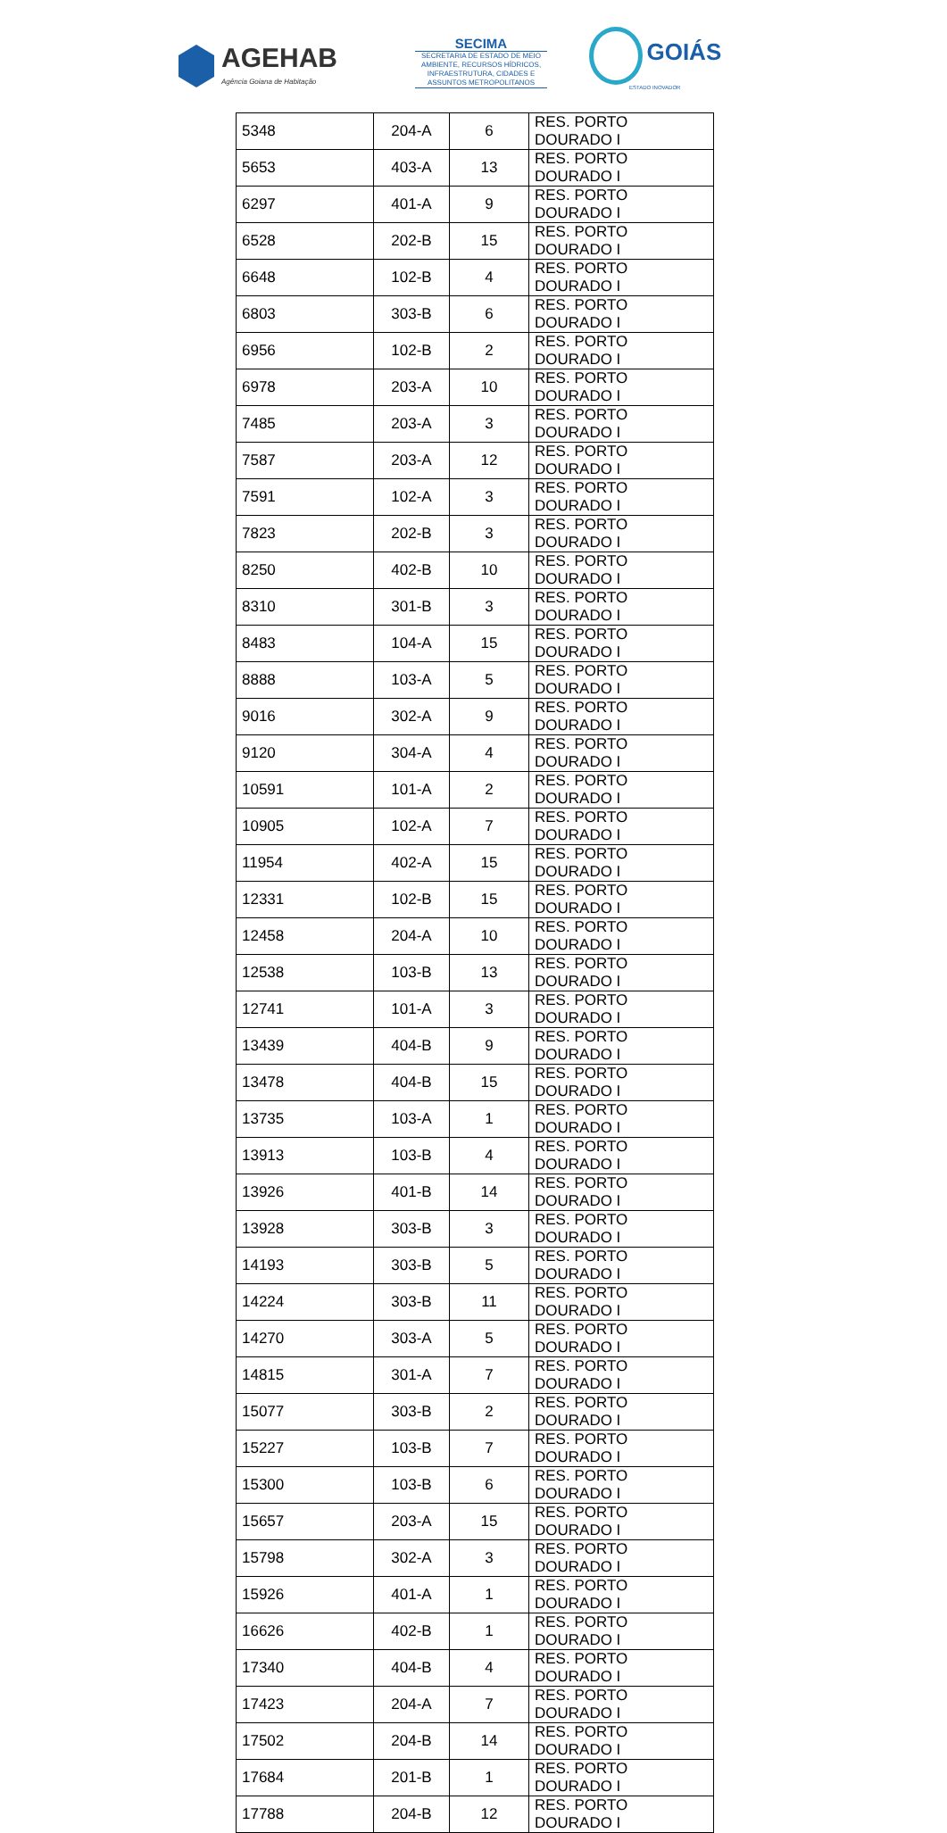AGEHAB
Agência Goiana de Habitação
SECIMA
SECRETARIA DE ESTADO DE MEIO AMBIENTE, RECURSOS HÍDRICOS, INFRAESTRUTURA, CIDADES E ASSUNTOS METROPOLITANOS
GOIÁS
ESTADO INOVADOR
| 5348 | 204-A | 6 | RES. PORTO DOURADO I |
| 5653 | 403-A | 13 | RES. PORTO DOURADO I |
| 6297 | 401-A | 9 | RES. PORTO DOURADO I |
| 6528 | 202-B | 15 | RES. PORTO DOURADO I |
| 6648 | 102-B | 4 | RES. PORTO DOURADO I |
| 6803 | 303-B | 6 | RES. PORTO DOURADO I |
| 6956 | 102-B | 2 | RES. PORTO DOURADO I |
| 6978 | 203-A | 10 | RES. PORTO DOURADO I |
| 7485 | 203-A | 3 | RES. PORTO DOURADO I |
| 7587 | 203-A | 12 | RES. PORTO DOURADO I |
| 7591 | 102-A | 3 | RES. PORTO DOURADO I |
| 7823 | 202-B | 3 | RES. PORTO DOURADO I |
| 8250 | 402-B | 10 | RES. PORTO DOURADO I |
| 8310 | 301-B | 3 | RES. PORTO DOURADO I |
| 8483 | 104-A | 15 | RES. PORTO DOURADO I |
| 8888 | 103-A | 5 | RES. PORTO DOURADO I |
| 9016 | 302-A | 9 | RES. PORTO DOURADO I |
| 9120 | 304-A | 4 | RES. PORTO DOURADO I |
| 10591 | 101-A | 2 | RES. PORTO DOURADO I |
| 10905 | 102-A | 7 | RES. PORTO DOURADO I |
| 11954 | 402-A | 15 | RES. PORTO DOURADO I |
| 12331 | 102-B | 15 | RES. PORTO DOURADO I |
| 12458 | 204-A | 10 | RES. PORTO DOURADO I |
| 12538 | 103-B | 13 | RES. PORTO DOURADO I |
| 12741 | 101-A | 3 | RES. PORTO DOURADO I |
| 13439 | 404-B | 9 | RES. PORTO DOURADO I |
| 13478 | 404-B | 15 | RES. PORTO DOURADO I |
| 13735 | 103-A | 1 | RES. PORTO DOURADO I |
| 13913 | 103-B | 4 | RES. PORTO DOURADO I |
| 13926 | 401-B | 14 | RES. PORTO DOURADO I |
| 13928 | 303-B | 3 | RES. PORTO DOURADO I |
| 14193 | 303-B | 5 | RES. PORTO DOURADO I |
| 14224 | 303-B | 11 | RES. PORTO DOURADO I |
| 14270 | 303-A | 5 | RES. PORTO DOURADO I |
| 14815 | 301-A | 7 | RES. PORTO DOURADO I |
| 15077 | 303-B | 2 | RES. PORTO DOURADO I |
| 15227 | 103-B | 7 | RES. PORTO DOURADO I |
| 15300 | 103-B | 6 | RES. PORTO DOURADO I |
| 15657 | 203-A | 15 | RES. PORTO DOURADO I |
| 15798 | 302-A | 3 | RES. PORTO DOURADO I |
| 15926 | 401-A | 1 | RES. PORTO DOURADO I |
| 16626 | 402-B | 1 | RES. PORTO DOURADO I |
| 17340 | 404-B | 4 | RES. PORTO DOURADO I |
| 17423 | 204-A | 7 | RES. PORTO DOURADO I |
| 17502 | 204-B | 14 | RES. PORTO DOURADO I |
| 17684 | 201-B | 1 | RES. PORTO DOURADO I |
| 17788 | 204-B | 12 | RES. PORTO DOURADO I |